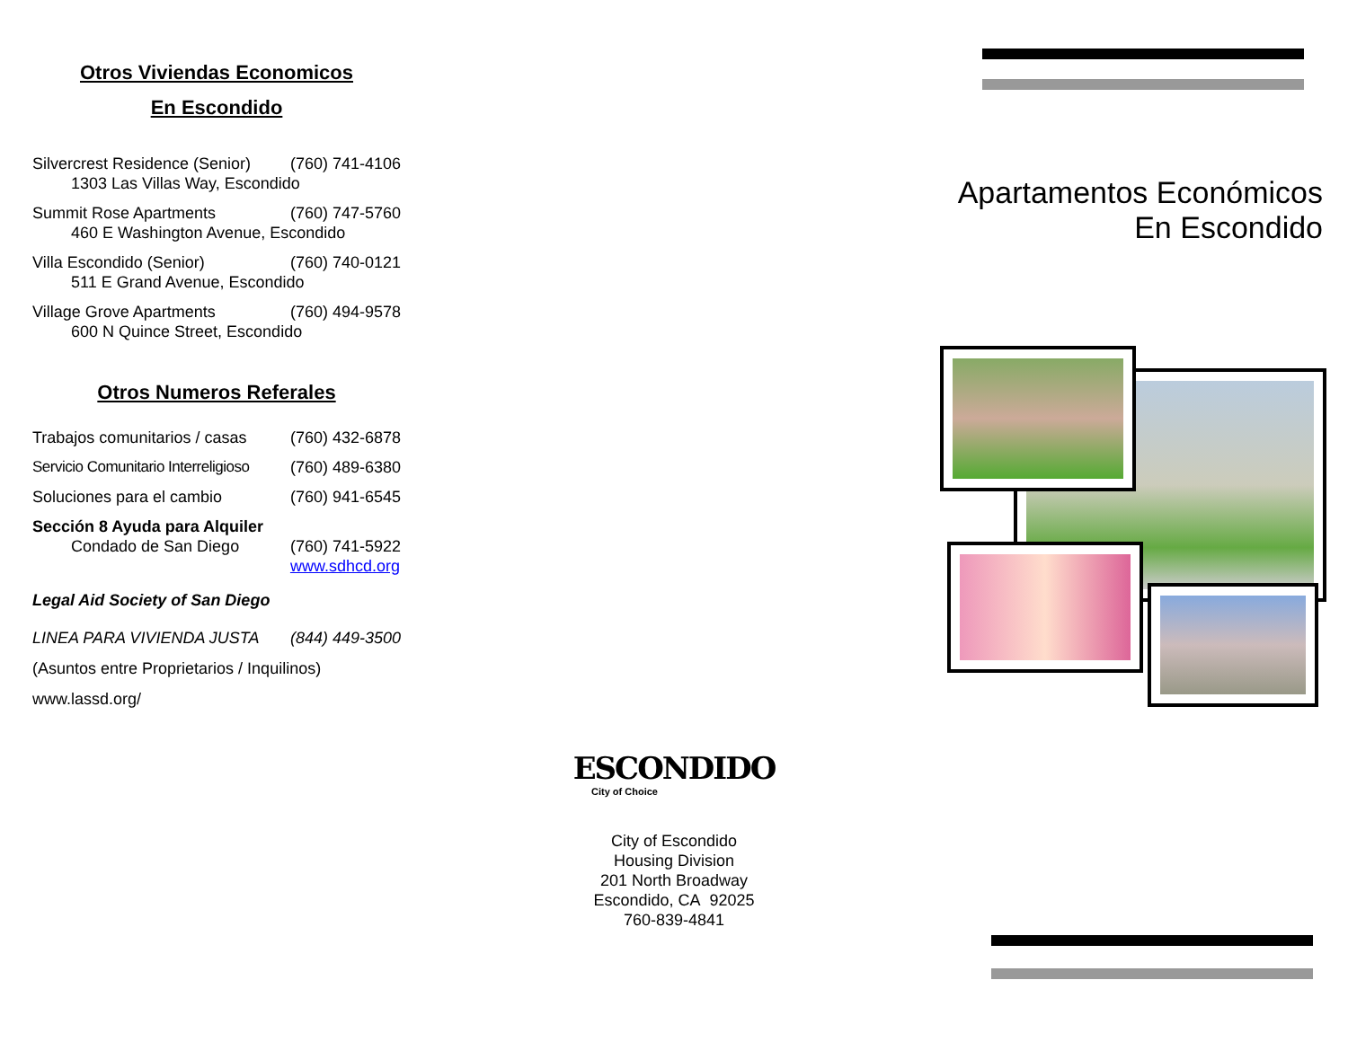Otros Viviendas Economicos
En Escondido
Silvercrest Residence (Senior) (760) 741-4106
1303 Las Villas Way, Escondido
Summit Rose Apartments (760) 747-5760
460 E Washington Avenue, Escondido
Villa Escondido (Senior) (760) 740-0121
511 E Grand Avenue, Escondido
Village Grove Apartments (760) 494-9578
600 N Quince Street, Escondido
Otros Numeros Referales
Trabajos comunitarios / casas (760) 432-6878
Servicio Comunitario Interreligioso (760) 489-6380
Soluciones para el cambio (760) 941-6545
Sección 8 Ayuda para Alquiler
Condado de San Diego (760) 741-5922
www.sdhcd.org
Legal Aid Society of San Diego
LINEA PARA VIVIENDA JUSTA (844) 449-3500
(Asuntos entre Proprietarios / Inquilinos)
www.lassd.org/
ESCONDIDO
City of Choice
City of Escondido
Housing Division
201 North Broadway
Escondido, CA 92025
760-839-4841
Apartamentos Económicos
En Escondido